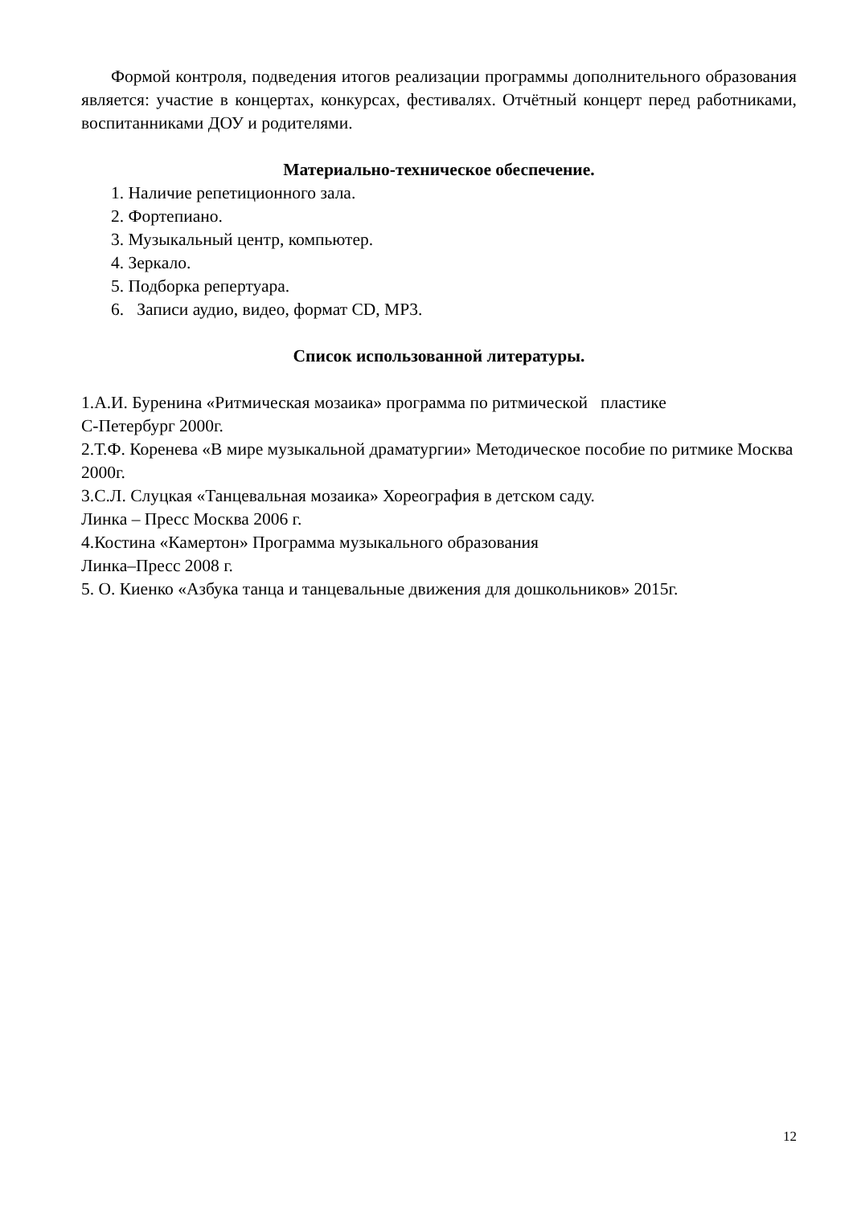Формой контроля, подведения итогов реализации программы дополнительного образования является: участие в концертах, конкурсах, фестивалях. Отчётный концерт перед работниками, воспитанниками ДОУ и родителями.
Материально-техническое обеспечение.
1. Наличие репетиционного зала.
2. Фортепиано.
3. Музыкальный центр, компьютер.
4. Зеркало.
5. Подборка репертуара.
6. Записи аудио, видео, формат CD, MP3.
Список использованной литературы.
1.А.И. Буренина «Ритмическая мозаика» программа по ритмической пластике
С-Петербург 2000г.
2.Т.Ф. Коренева «В мире музыкальной драматургии» Методическое пособие по ритмике Москва 2000г.
3.С.Л. Слуцкая «Танцевальная мозаика» Хореография в детском саду.
Линка – Пресс Москва 2006 г.
4.Костина «Камертон» Программа музыкального образования
Линка–Пресс 2008 г.
5. О. Киенко «Азбука танца и танцевальные движения для дошкольников» 2015г.
12